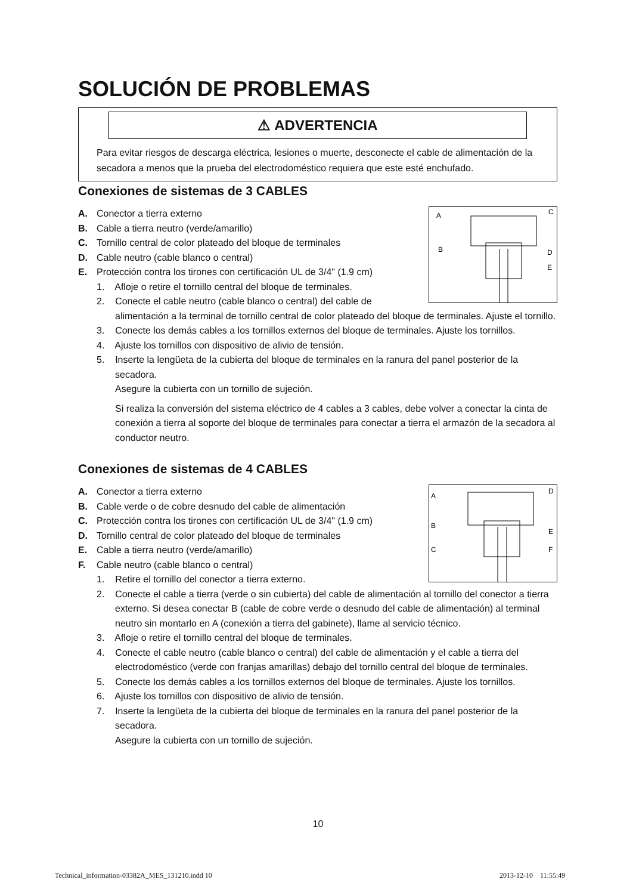SOLUCIÓN DE PROBLEMAS
⚠ ADVERTENCIA
Para evitar riesgos de descarga eléctrica, lesiones o muerte, desconecte el cable de alimentación de la secadora a menos que la prueba del electrodoméstico requiera que este esté enchufado.
Conexiones de sistemas de 3 CABLES
A
C
B
D
E
A. Conector a tierra externo
B. Cable a tierra neutro (verde/amarillo)
C. Tornillo central de color plateado del bloque de terminales
D. Cable neutro (cable blanco o central)
E. Protección contra los tirones con certificación UL de 3/4" (1.9 cm)
1. Afloje o retire el tornillo central del bloque de terminales.
2. Conecte el cable neutro (cable blanco o central) del cable de alimentación a la terminal de tornillo central de color plateado del bloque de terminales. Ajuste el tornillo.
3. Conecte los demás cables a los tornillos externos del bloque de terminales. Ajuste los tornillos.
4. Ajuste los tornillos con dispositivo de alivio de tensión.
5. Inserte la lengüeta de la cubierta del bloque de terminales en la ranura del panel posterior de la secadora.
Asegure la cubierta con un tornillo de sujeción.
Si realiza la conversión del sistema eléctrico de 4 cables a 3 cables, debe volver a conectar la cinta de conexión a tierra al soporte del bloque de terminales para conectar a tierra el armazón de la secadora al conductor neutro.
Conexiones de sistemas de 4 CABLES
A
D
B
E
C
F
A. Conector a tierra externo
B. Cable verde o de cobre desnudo del cable de alimentación
C. Protección contra los tirones con certificación UL de 3/4" (1.9 cm)
D. Tornillo central de color plateado del bloque de terminales
E. Cable a tierra neutro (verde/amarillo)
F. Cable neutro (cable blanco o central)
1. Retire el tornillo del conector a tierra externo.
2. Conecte el cable a tierra (verde o sin cubierta) del cable de alimentación al tornillo del conector a tierra externo. Si desea conectar B (cable de cobre verde o desnudo del cable de alimentación) al terminal neutro sin montarlo en A (conexión a tierra del gabinete), llame al servicio técnico.
3. Afloje o retire el tornillo central del bloque de terminales.
4. Conecte el cable neutro (cable blanco o central) del cable de alimentación y el cable a tierra del electrodoméstico (verde con franjas amarillas) debajo del tornillo central del bloque de terminales.
5. Conecte los demás cables a los tornillos externos del bloque de terminales. Ajuste los tornillos.
6. Ajuste los tornillos con dispositivo de alivio de tensión.
7. Inserte la lengüeta de la cubierta del bloque de terminales en la ranura del panel posterior de la secadora.
Asegure la cubierta con un tornillo de sujeción.
10
Technical_information-03382A_MES_131210.indd 10
2013-12-10 11:55:49